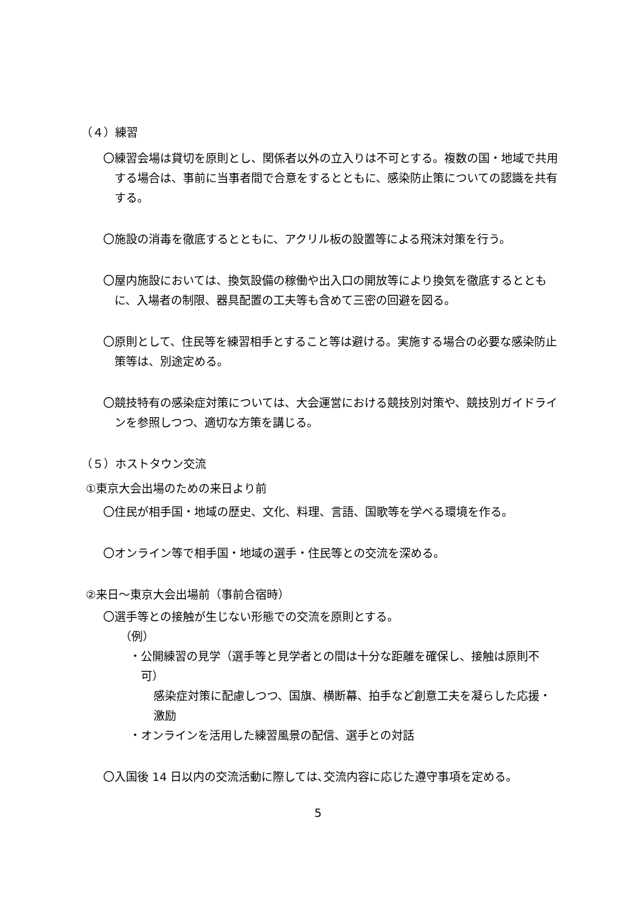（４）練習
〇練習会場は貸切を原則とし、関係者以外の立入りは不可とする。複数の国・地域で共用する場合は、事前に当事者間で合意をするとともに、感染防止策についての認識を共有する。
〇施設の消毒を徹底するとともに、アクリル板の設置等による飛沫対策を行う。
〇屋内施設においては、換気設備の稼働や出入口の開放等により換気を徹底するとともに、入場者の制限、器具配置の工夫等も含めて三密の回避を図る。
〇原則として、住民等を練習相手とすること等は避ける。実施する場合の必要な感染防止策等は、別途定める。
〇競技特有の感染症対策については、大会運営における競技別対策や、競技別ガイドラインを参照しつつ、適切な方策を講じる。
（５）ホストタウン交流
①東京大会出場のための来日より前
〇住民が相手国・地域の歴史、文化、料理、言語、国歌等を学べる環境を作る。
〇オンライン等で相手国・地域の選手・住民等との交流を深める。
②来日～東京大会出場前（事前合宿時）
〇選手等との接触が生じない形態での交流を原則とする。
（例）
・公開練習の見学（選手等と見学者との間は十分な距離を確保し、接触は原則不可）
感染症対策に配慮しつつ、国旗、横断幕、拍手など創意工夫を凝らした応援・激励
・オンラインを活用した練習風景の配信、選手との対話
〇入国後 14 日以内の交流活動に際しては､交流内容に応じた遵守事項を定める。
5